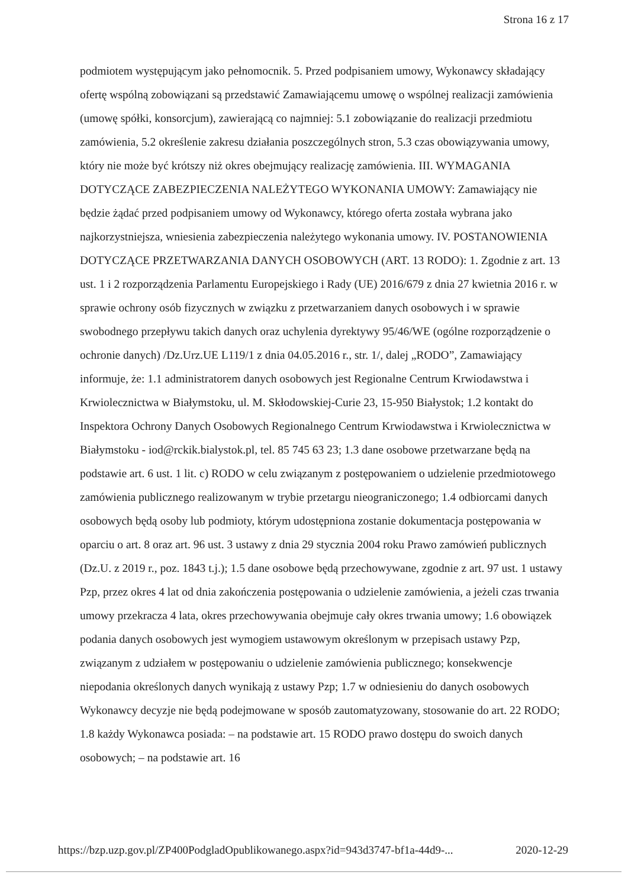Strona 16 z 17
podmiotem występującym jako pełnomocnik. 5. Przed podpisaniem umowy, Wykonawcy składający ofertę wspólną zobowiązani są przedstawić Zamawiającemu umowę o wspólnej realizacji zamówienia (umowę spółki, konsorcjum), zawierającą co najmniej: 5.1 zobowiązanie do realizacji przedmiotu zamówienia, 5.2 określenie zakresu działania poszczególnych stron, 5.3 czas obowiązywania umowy, który nie może być krótszy niż okres obejmujący realizację zamówienia. III. WYMAGANIA DOTYCZĄCE ZABEZPIECZENIA NALEŻYTEGO WYKONANIA UMOWY: Zamawiający nie będzie żądać przed podpisaniem umowy od Wykonawcy, którego oferta została wybrana jako najkorzystniejsza, wniesienia zabezpieczenia należytego wykonania umowy. IV. POSTANOWIENIA DOTYCZĄCE PRZETWARZANIA DANYCH OSOBOWYCH (ART. 13 RODO): 1. Zgodnie z art. 13 ust. 1 i 2 rozporządzenia Parlamentu Europejskiego i Rady (UE) 2016/679 z dnia 27 kwietnia 2016 r. w sprawie ochrony osób fizycznych w związku z przetwarzaniem danych osobowych i w sprawie swobodnego przepływu takich danych oraz uchylenia dyrektywy 95/46/WE (ogólne rozporządzenie o ochronie danych) /Dz.Urz.UE L119/1 z dnia 04.05.2016 r., str. 1/, dalej „RODO”, Zamawiający informuje, że: 1.1 administratorem danych osobowych jest Regionalne Centrum Krwiodawstwa i Krwiolecznictwa w Białymstoku, ul. M. Skłodowskiej-Curie 23, 15-950 Białystok; 1.2 kontakt do Inspektora Ochrony Danych Osobowych Regionalnego Centrum Krwiodawstwa i Krwiolecznictwa w Białymstoku - iod@rckik.bialystok.pl, tel. 85 745 63 23; 1.3 dane osobowe przetwarzane będą na podstawie art. 6 ust. 1 lit. c) RODO w celu związanym z postępowaniem o udzielenie przedmiotowego zamówienia publicznego realizowanym w trybie przetargu nieograniczonego; 1.4 odbiorcami danych osobowych będą osoby lub podmioty, którym udostępniona zostanie dokumentacja postępowania w oparciu o art. 8 oraz art. 96 ust. 3 ustawy z dnia 29 stycznia 2004 roku Prawo zamówień publicznych (Dz.U. z 2019 r., poz. 1843 t.j.); 1.5 dane osobowe będą przechowywane, zgodnie z art. 97 ust. 1 ustawy Pzp, przez okres 4 lat od dnia zakończenia postępowania o udzielenie zamówienia, a jeżeli czas trwania umowy przekracza 4 lata, okres przechowywania obejmuje cały okres trwania umowy; 1.6 obowiązek podania danych osobowych jest wymogiem ustawowym określonym w przepisach ustawy Pzp, związanym z udziałem w postępowaniu o udzielenie zamówienia publicznego; konsekwencje niepodania określonych danych wynikają z ustawy Pzp; 1.7 w odniesieniu do danych osobowych Wykonawcy decyzje nie będą podejmowane w sposób zautomatyzowany, stosowanie do art. 22 RODO; 1.8 każdy Wykonawca posiada: – na podstawie art. 15 RODO prawo dostępu do swoich danych osobowych; – na podstawie art. 16
https://bzp.uzp.gov.pl/ZP400PodgladOpublikowanego.aspx?id=943d3747-bf1a-44d9-... 2020-12-29